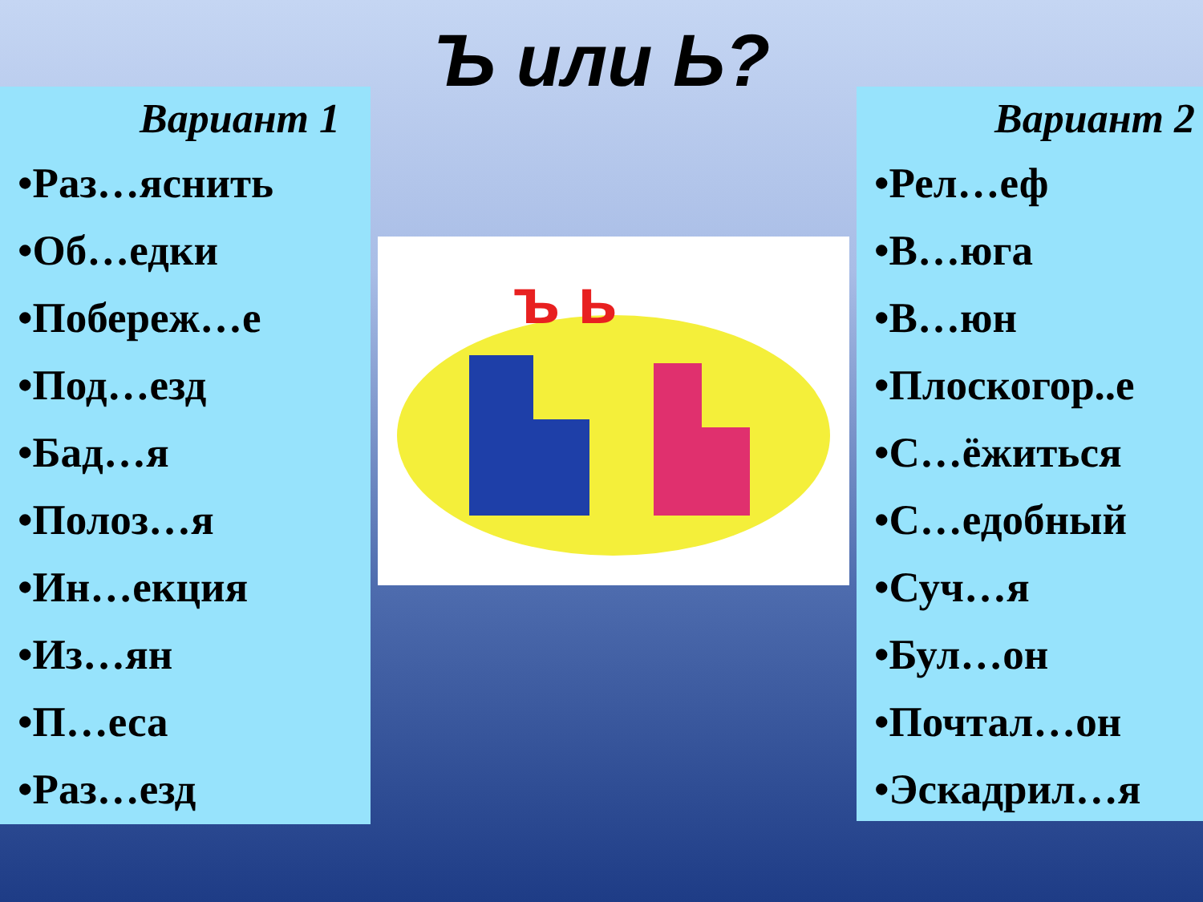Ъ или Ь?
Вариант 1
•Раз…яснить
•Об…едки
•Побереж…е
•Под…езд
•Бад…я
•Полоз…я
•Ин…екция
•Из…ян
•П…еса
•Раз…езд
ъ ь
Вариант 2
•Рел…еф
•В…юга
•В…юн
•Плоскогор..е
•С…ёжиться
•С…едобный
•Суч…я
•Бул…он
•Почтал…он
•Эскадрил…я